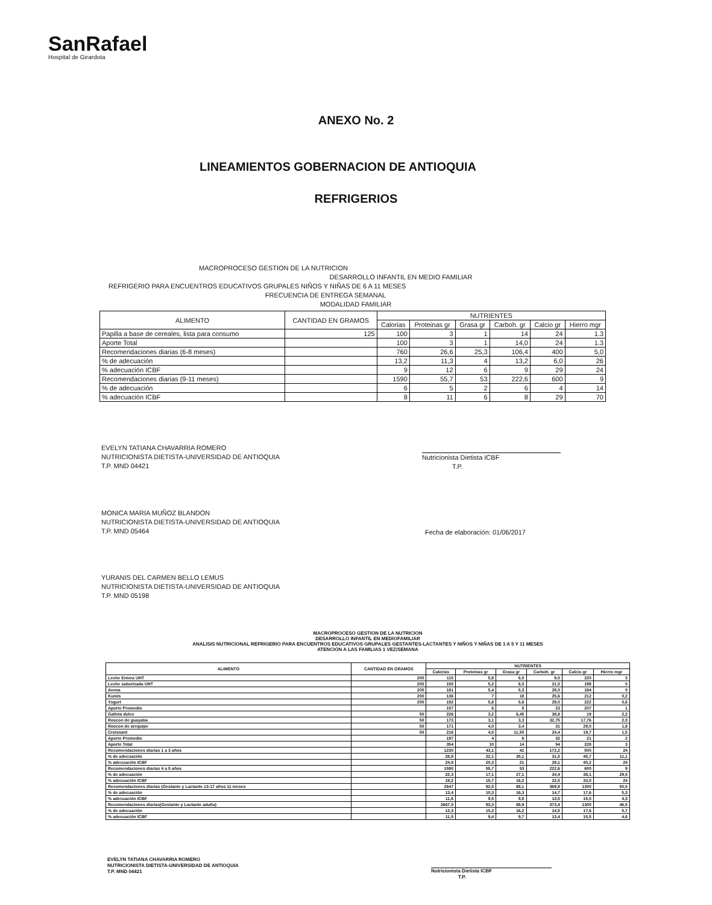SanRafael
Hospital de Girardota
ANEXO No. 2
LINEAMIENTOS GOBERNACION DE ANTIOQUIA
REFRIGERIOS
MACROPROCESO GESTION DE LA NUTRICION
DESARROLLO INFANTIL EN MEDIO FAMILIAR
REFRIGERIO PARA ENCUENTROS EDUCATIVOS GRUPALES NIÑOS Y NIÑAS DE 6 A 11 MESES
FRECUENCIA DE ENTREGA SEMANAL
MODALIDAD FAMILIAR
| ALIMENTO | CANTIDAD EN GRAMOS | NUTRIENTES | | | | | |
| --- | --- | --- | --- | --- | --- | --- | --- |
| | | Calorias | Proteinas gr | Grasa gr | Carboh. gr | Calcio gr | Hierro mgr |
| Papilla a base de cereales, lista para consumo | 125 | 100 | 3 | 1 | 14 | 24 | 1.3 |
| Aporte Total | | 100 | 3 | 1 | 14,0 | 24 | 1.3 |
| Recomendaciones diarias (6-8 meses) | | 760 | 26,6 | 25,3 | 106,4 | 400 | 5,0 |
| % de adecuación | | 13,2 | 11,3 | 4 | 13,2 | 6,0 | 26 |
| % adecuación ICBF | | 9 | 12 | 6 | 9 | 29 | 24 |
| Recomendaciones diarias (9-11 meses) | | 1590 | 55,7 | 53 | 222,6 | 600 | 9 |
| % de adecuación | | 6 | 5 | 2 | 6 | 4 | 14 |
| % adecuación ICBF | | 8 | 11 | 6 | 8 | 29 | 70 |
EVELYN TATIANA CHAVARRIA ROMERO
NUTRICIONISTA DIETISTA-UNIVERSIDAD DE ANTIOQUIA
T.P. MND 04421
Nutricionista Dietista ICBF
T.P.
MONICA MARIA MUÑOZ BLANDON
NUTRICIONISTA DIETISTA-UNIVERSIDAD DE ANTIOQUIA
T.P. MND 05464
Fecha de elaboración: 01/06/2017
YURANIS DEL CARMEN BELLO LEMUS
NUTRICIONISTA DIETISTA-UNIVERSIDAD DE ANTIOQUIA
T.P. MND 05198
MACROPROCESO GESTION DE LA NUTRICION
DESARROLLO INFANTIL EN MEDIOFAMILIAR
ANALISIS NUTRICIONAL REFRIGERIO PARA ENCUENTROS EDUCATIVOS GRUPALES GESTANTES-LACTANTES Y NIÑOS Y NIÑAS DE 1 A 5 Y 11 MESES
ATENCIÓN A LAS FAMILIAS 1 VEZ/SEMANA
| ALIMENTO | CANTIDAD EN GRAMOS | NUTRIENTES | | | | | |
| --- | --- | --- | --- | --- | --- | --- | --- |
| | | Calorias | Proteinas gr | Grasa gr | Carboh. gr | Calcio gr | Hierro mgr |
| Leche Entera UHT | 200 | 115 | 5,8 | 6,0 | 9,0 | 220 | 3 |
| Leche saborizada UHT | 200 | 150 | 5,2 | 6,0 | 21,0 | 198 | 0 |
| Avena | 200 | 181 | 5,4 | 5,3 | 28,0 | 184 | 0 |
| Kumis | 200 | 136 | 7 | 18 | 25,6 | 212 | 0,2 |
| Yogurt | 200 | 192 | 5,8 | 5,8 | 29,0 | 222 | 0,6 |
| Aporte Promedio | | 157 | 6 | 8 | 23 | 207 | 1 |
| Galleta dulce | 50 | 226 | 3,2 | 6,45 | 38,8 | 19 | 2,2 |
| Roscon de guayaba | 50 | 173 | 3,1 | 3,3 | 32,75 | 17,76 | 2,0 |
| Roscon de arequipe | 50 | 171 | 4,0 | 3,4 | 31 | 29,0 | 1,8 |
| Croissant | 50 | 216 | 4,5 | 11,50 | 24,4 | 19,7 | 1,5 |
| Aporte Promedio | | 197 | 4 | 6 | 32 | 21 | 2 |
| Aporte Total | | 354 | 10 | 14 | 54 | 228 | 3 |
| Recomendaciones diarias 1 a 3 años | | 1230 | 43,1 | 41 | 172,2 | 500 | 24 |
| % de adecuación | | 28,8 | 22,1 | 35,1 | 31,5 | 45,7 | 11,1 |
| % adecuación ICBF | | 24,8 | 20,3 | 21 | 29,1 | 40,2 | 24 |
| Recomendaciones diarias 4 a 5 años | | 1590 | 55,7 | 53 | 222,6 | 600 | 9 |
| % de adecuación | | 22,3 | 17,1 | 27,1 | 24,4 | 38,1 | 29,5 |
| % adecuación ICBF | | 19,2 | 15,7 | 16,2 | 22,5 | 33,5 | 24 |
| Recomendaciones diarias (Gestante y Lactante 13-17 años 11 meses | | 2647 | 92,5 | 88,1 | 369,9 | 1300 | 50,5 |
| % de adecuación | | 13,4 | 10,3 | 16,3 | 14,7 | 17,6 | 5,3 |
| % adecuación ICBF | | 11,6 | 9,5 | 9,8 | 13,5 | 15,5 | 4,3 |
| Recomendaciones diarias(Gestante y Lactante adulta) | | 2667,0 | 93,3 | 88,9 | 373,4 | 1300 | 46,5 |
| % de adecuación | | 13,3 | 10,2 | 16,2 | 14,5 | 17,6 | 5,7 |
| % adecuación ICBF | | 11,5 | 9,4 | 9,7 | 13,4 | 15,5 | 4,6 |
EVELYN TATIANA CHAVARRIA ROMERO
NUTRICIONISTA DIETISTA-UNIVERSIDAD DE ANTIOQUIA
T.P. MND 04421
Nutricionista Dietista ICBF
T.P.